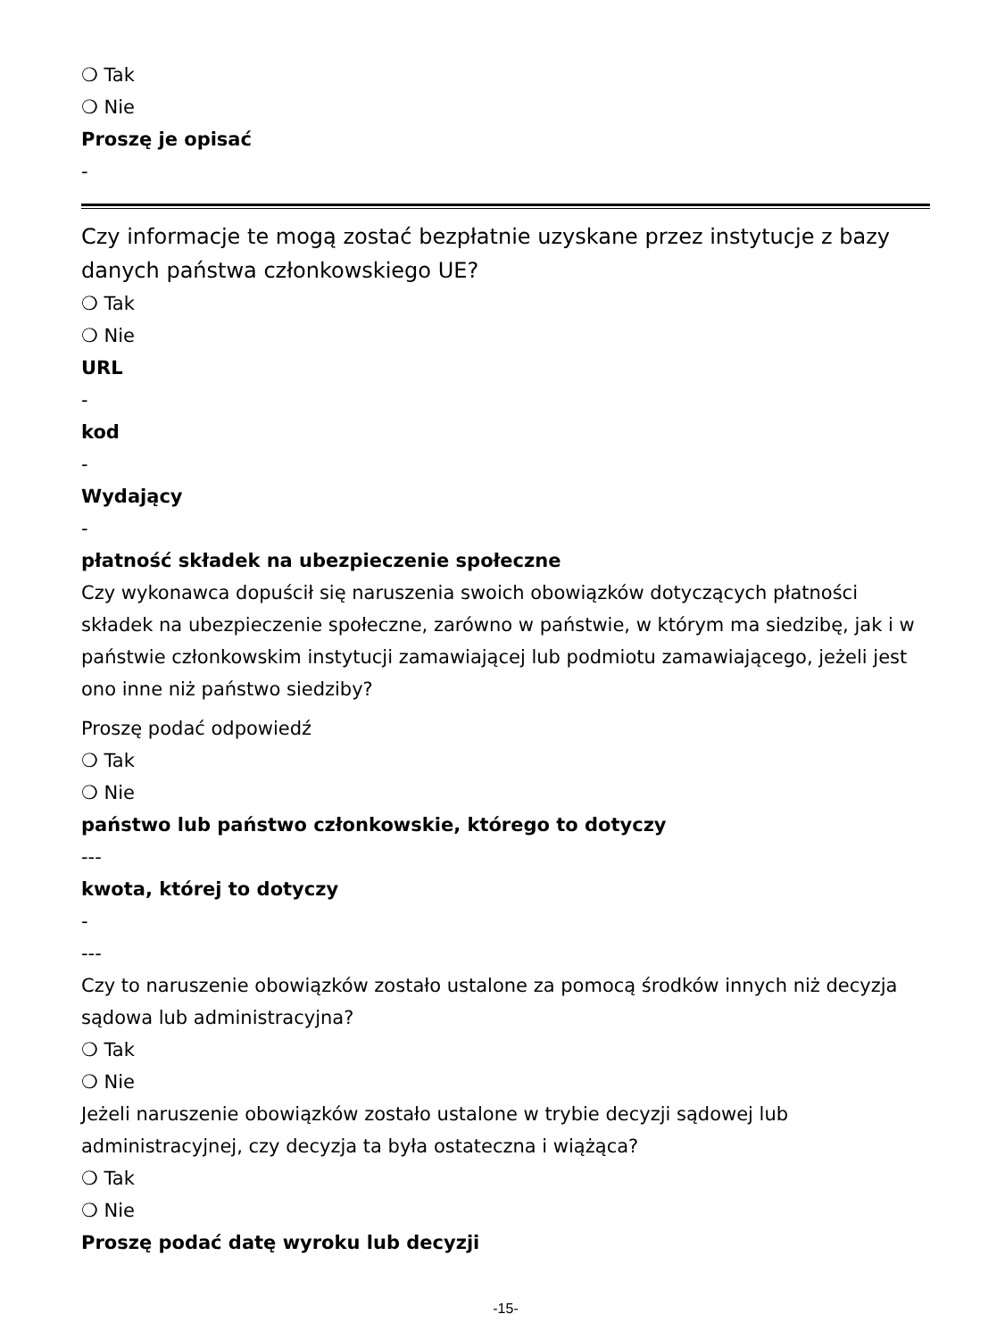❍ Tak
❍ Nie
Proszę je opisać
-
Czy informacje te mogą zostać bezpłatnie uzyskane przez instytucje z bazy danych państwa członkowskiego UE?
❍ Tak
❍ Nie
URL
-
kod
-
Wydający
-
płatność składek na ubezpieczenie społeczne
Czy wykonawca dopuścił się naruszenia swoich obowiązków dotyczących płatności składek na ubezpieczenie społeczne, zarówno w państwie, w którym ma siedzibę, jak i w państwie członkowskim instytucji zamawiającej lub podmiotu zamawiającego, jeżeli jest ono inne niż państwo siedziby?
Proszę podać odpowiedź
❍ Tak
❍ Nie
państwo lub państwo członkowskie, którego to dotyczy
---
kwota, której to dotyczy
-
---
Czy to naruszenie obowiązków zostało ustalone za pomocą środków innych niż decyzja sądowa lub administracyjna?
❍ Tak
❍ Nie
Jeżeli naruszenie obowiązków zostało ustalone w trybie decyzji sądowej lub administracyjnej, czy decyzja ta była ostateczna i wiążąca?
❍ Tak
❍ Nie
Proszę podać datę wyroku lub decyzji
-15-